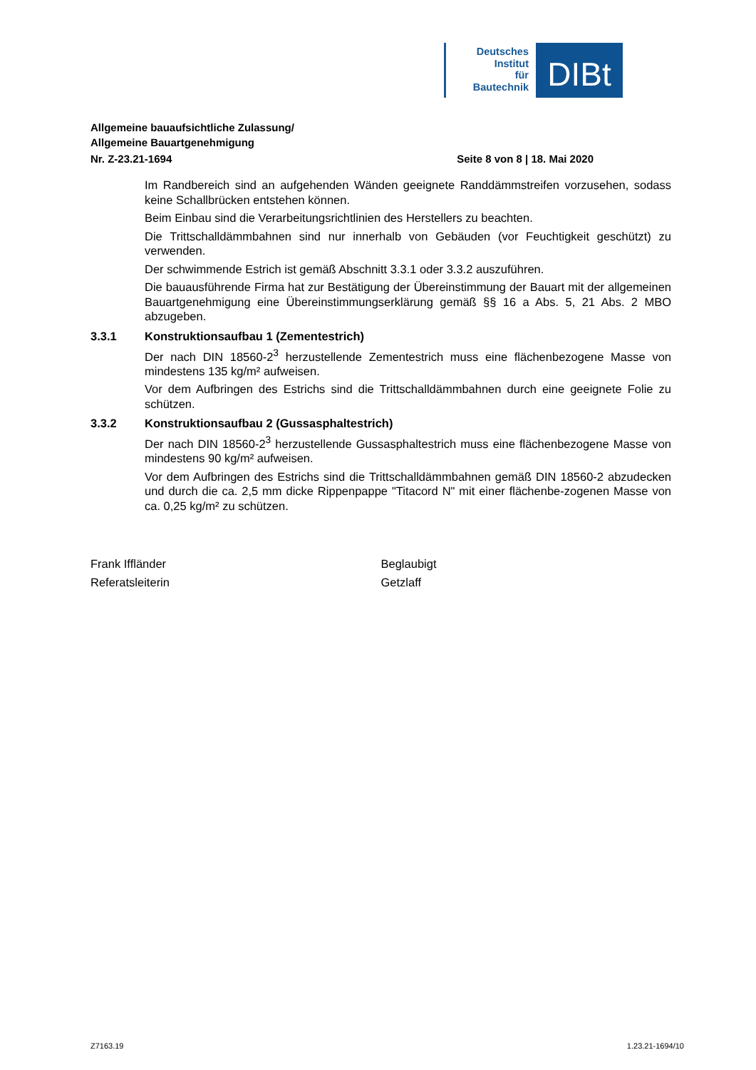Deutsches
Institut
für
Bautechnik
DIBt
Allgemeine bauaufsichtliche Zulassung/
Allgemeine Bauartgenehmigung
Nr. Z-23.21-1694 Seite 8 von 8 | 18. Mai 2020
Im Randbereich sind an aufgehenden Wänden geeignete Randdämmstreifen vorzusehen, sodass keine Schallbrücken entstehen können.
Beim Einbau sind die Verarbeitungsrichtlinien des Herstellers zu beachten.
Die Trittschalldämmbahnen sind nur innerhalb von Gebäuden (vor Feuchtigkeit geschützt) zu verwenden.
Der schwimmende Estrich ist gemäß Abschnitt 3.3.1 oder 3.3.2 auszuführen.
Die bauausführende Firma hat zur Bestätigung der Übereinstimmung der Bauart mit der allgemeinen Bauartgenehmigung eine Übereinstimmungserklärung gemäß §§ 16 a Abs. 5, 21 Abs. 2 MBO abzugeben.
3.3.1 Konstruktionsaufbau 1 (Zementestrich)
Der nach DIN 18560-2<sup>3</sup> herzustellende Zementestrich muss eine flächenbezogene Masse von mindestens 135 kg/m² aufweisen.
Vor dem Aufbringen des Estrichs sind die Trittschalldämmbahnen durch eine geeignete Folie zu schützen.
3.3.2 Konstruktionsaufbau 2 (Gussasphaltestrich)
Der nach DIN 18560-2<sup>3</sup> herzustellende Gussasphaltestrich muss eine flächenbezogene Masse von mindestens 90 kg/m² aufweisen.
Vor dem Aufbringen des Estrichs sind die Trittschalldämmbahnen gemäß DIN 18560-2 abzudecken und durch die ca. 2,5 mm dicke Rippenpappe "Titacord N" mit einer flächenbe-zogenen Masse von ca. 0,25 kg/m² zu schützen.
Frank Iffländer
Referatsleiterin
Beglaubigt
Getzlaff
Z7163.19 1.23.21-1694/10